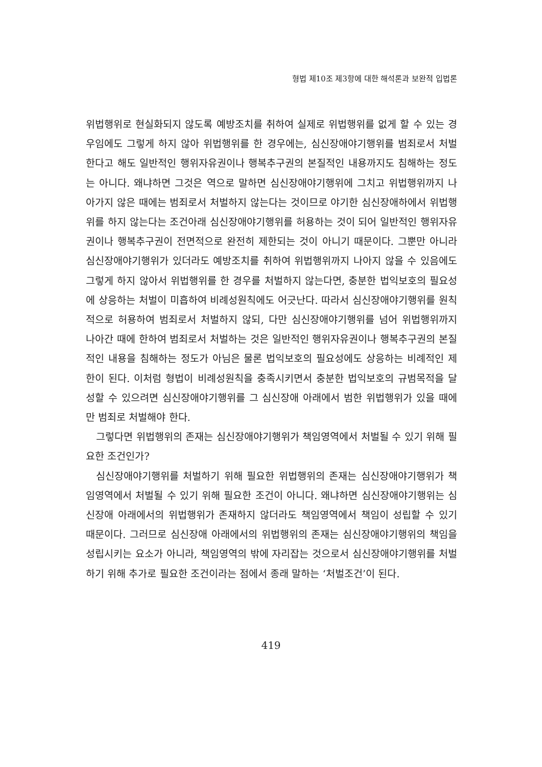형법 제10조 제3항에 대한 해석론과 보완적 입법론
위법행위로 현실화되지 않도록 예방조치를 취하여 실제로 위법행위를 없게 할 수 있는 경우임에도 그렇게 하지 않아 위법행위를 한 경우에는, 심신장애야기행위를 범죄로서 처벌한다고 해도 일반적인 행위자유권이나 행복추구권의 본질적인 내용까지도 침해하는 정도는 아니다. 왜냐하면 그것은 역으로 말하면 심신장애야기행위에 그치고 위법행위까지 나아가지 않은 때에는 범죄로서 처벌하지 않는다는 것이므로 야기한 심신장애하에서 위법행위를 하지 않는다는 조건아래 심신장애야기행위를 허용하는 것이 되어 일반적인 행위자유권이나 행복추구권이 전면적으로 완전히 제한되는 것이 아니기 때문이다. 그뿐만 아니라 심신장애야기행위가 있더라도 예방조치를 취하여 위법행위까지 나아지 않을 수 있음에도 그렇게 하지 않아서 위법행위를 한 경우를 처벌하지 않는다면, 충분한 법익보호의 필요성에 상응하는 처벌이 미흡하여 비례성원칙에도 어긋난다. 따라서 심신장애야기행위를 원칙적으로 허용하여 범죄로서 처벌하지 않되, 다만 심신장애야기행위를 넘어 위법행위까지 나아간 때에 한하여 범죄로서 처벌하는 것은 일반적인 행위자유권이나 행복추구권의 본질적인 내용을 침해하는 정도가 아님은 물론 법익보호의 필요성에도 상응하는 비례적인 제한이 된다. 이처럼 형법이 비례성원칙을 충족시키면서 충분한 법익보호의 규범목적을 달성할 수 있으려면 심신장애야기행위를 그 심신장애 아래에서 범한 위법행위가 있을 때에만 범죄로 처벌해야 한다.
그렇다면 위법행위의 존재는 심신장애야기행위가 책임영역에서 처벌될 수 있기 위해 필요한 조건인가?
심신장애야기행위를 처벌하기 위해 필요한 위법행위의 존재는 심신장애야기행위가 책임영역에서 처벌될 수 있기 위해 필요한 조건이 아니다. 왜냐하면 심신장애야기행위는 심신장애 아래에서의 위법행위가 존재하지 않더라도 책임영역에서 책임이 성립할 수 있기 때문이다. 그러므로 심신장애 아래에서의 위법행위의 존재는 심신장애야기행위의 책임을 성립시키는 요소가 아니라, 책임영역의 밖에 자리잡는 것으로서 심신장애야기행위를 처벌하기 위해 추가로 필요한 조건이라는 점에서 종래 말하는 ‘처벌조건’이 된다.
419